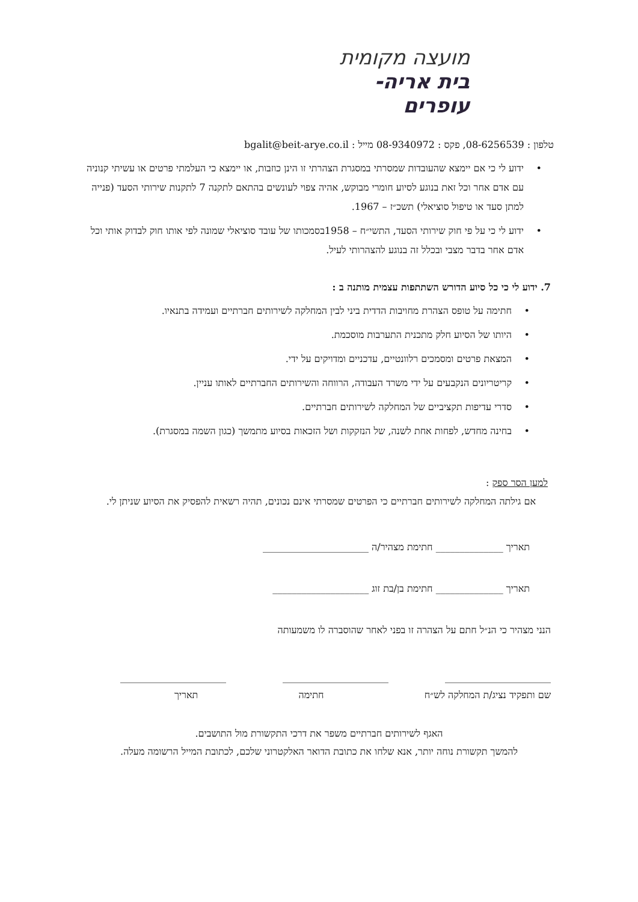מועצה מקומית
בית אריה-עופרים
טלפון : 08-6256539, פקס : 08-9340972 מייל : bgalit@beit-arye.co.il
ידוע לי כי אם יימצא שהעובדות שמסרתי במסגרת הצהרתי זו הינן כוזבות, או יימצא כי העלמתי פרטים או עשיתי קנוניה עם אדם אחר וכל זאת בנוגע לסיוע חומרי מבוקש, אהיה צפוי לעונשים בהתאם לתקנה 7 לתקנות שירותי הסעד (פנייה למתן סעד או טיפול סוציאלי) תשכ״ז – 1967.
ידוע לי כי על פי חוק שירותי הסעד, התשי״ח – 1958בסמכותו של עובד סוציאלי שמונה לפי אותו חוק לבדוק אותי וכל אדם אחר בדבר מצבי ובכלל זה בנוגע להצהרותי לעיל.
7. ידוע לי כי כל סיוע הדורש השתתפות עצמית מותנה ב :
חתימה על טופס הצהרת מחויבות הדדית ביני לבין המחלקה לשירותים חברתיים ועמידה בתנאיו.
היותו של הסיוע חלק מתכנית התערבות מוסכמת.
המצאת פרטים ומסמכים רלוונטיים, עדכניים ומדויקים על ידי.
קריטריונים הנקבעים על ידי משרד העבודה, הרווחה והשירותים החברתיים לאותו עניין.
סדרי עדיפות תקציביים של המחלקה לשירותים חברתיים.
בחינה מחדש, לפחות אחת לשנה, של הנזקקות ושל הזכאות בסיוע מתמשך (כגון השמה במסגרת).
למען הסר ספק :
אם גילתה המחלקה לשירותים חברתיים כי הפרטים שמסרתי אינם נכונים, תהיה רשאית להפסיק את הסיוע שניתן לי.
תאריך ______________ חתימת מצהיר/ה ______________________
תאריך ______________ חתימת בן/בת זוג ____________________
הנני מצהיר כי הנ״ל חתם על הצהרה זו בפני לאחר שהוסברה לו משמעותה
______________________ ______________________ ______________________
שם ותפקיד נציג/ת המחלקה לש״ח חתימה תאריך
האגף לשירותים חברתיים משפר את דרכי התקשורת מול התושבים.
להמשך תקשורת נוחה יותר, אנא שלחו את כתובת הדואר האלקטרוני שלכם, לכתובת המייל הרשומה מעלה.